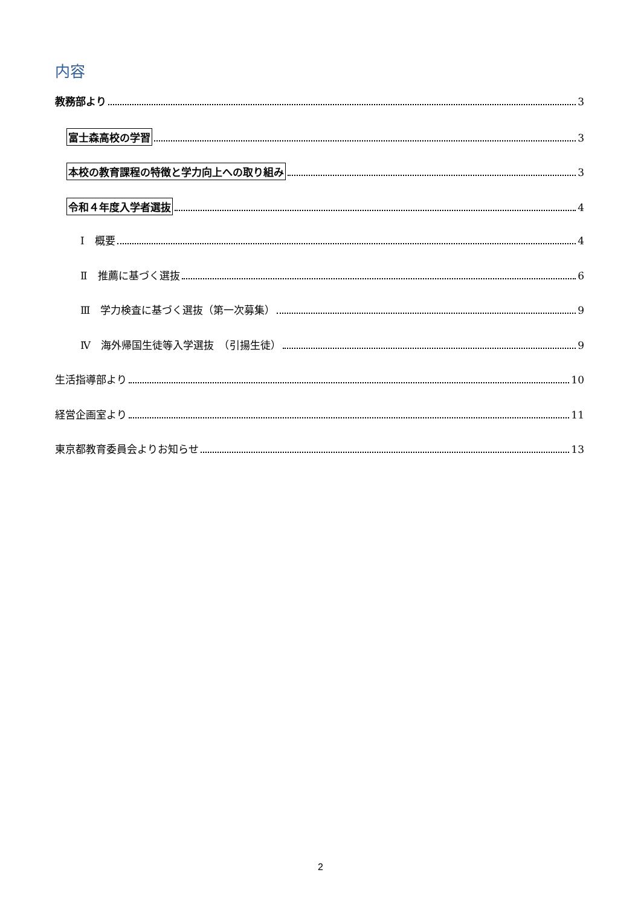内容
教務部より 3
富士森高校の学習 3
本校の教育課程の特徴と学力向上への取り組み 3
令和４年度入学者選抜 4
Ⅰ　概要 4
Ⅱ　推薦に基づく選抜 6
Ⅲ　学力検査に基づく選抜（第一次募集） 9
Ⅳ　海外帰国生徒等入学選抜　（引揚生徒） 9
生活指導部より 10
経営企画室より 11
東京都教育委員会よりお知らせ 13
2